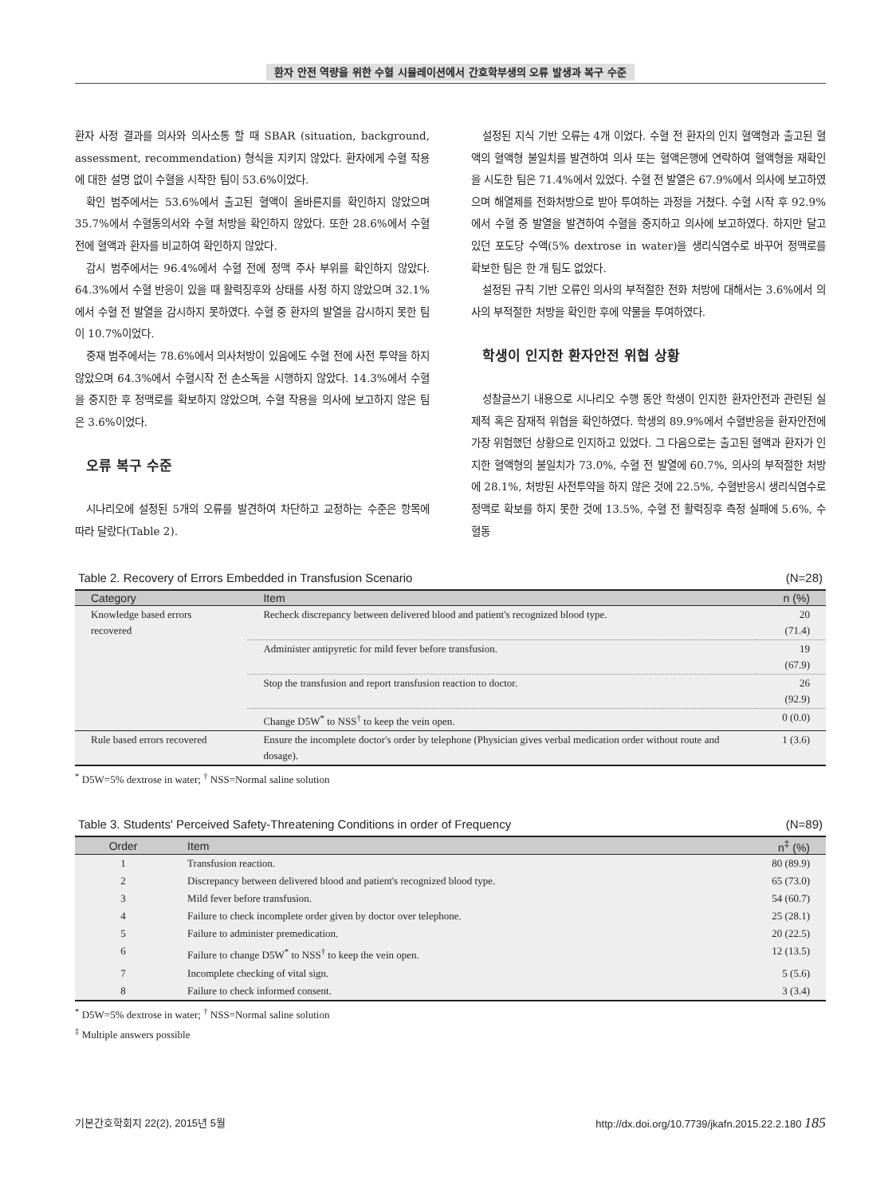환자 안전 역량을 위한 수혈 시뮬레이션에서 간호학부생의 오류 발생과 복구 수준
환자 사정 결과를 의사와 의사소통 할 때 SBAR (situation, background, assessment, recommendation) 형식을 지키지 않았다. 환자에게 수혈 작용에 대한 설명 없이 수혈을 시작한 팀이 53.6%이었다.
확인 범주에서는 53.6%에서 출고된 혈액이 올바른지를 확인하지 않았으며 35.7%에서 수혈동의서와 수혈 처방을 확인하지 않았다. 또한 28.6%에서 수혈 전에 혈액과 환자를 비교하여 확인하지 않았다.
감시 범주에서는 96.4%에서 수혈 전에 정맥 주사 부위를 확인하지 않았다. 64.3%에서 수혈 반응이 있을 때 활력징후와 상태를 사정 하지 않았으며 32.1%에서 수혈 전 발열을 감시하지 못하였다. 수혈 중 환자의 발열을 감시하지 못한 팀이 10.7%이었다.
중재 범주에서는 78.6%에서 의사처방이 있음에도 수혈 전에 사전 투약을 하지 않았으며 64.3%에서 수혈시작 전 손소독을 시행하지 않았다. 14.3%에서 수혈을 중지한 후 정맥로를 확보하지 않았으며, 수혈 작용을 의사에 보고하지 않은 팀은 3.6%이었다.
오류 복구 수준
시나리오에 설정된 5개의 오류를 발견하여 차단하고 교정하는 수준은 항목에 따라 달랐다(Table 2).
설정된 지식 기반 오류는 4개 이었다. 수혈 전 환자의 인지 혈액형과 출고된 혈액의 혈액형 불일치를 발견하여 의사 또는 혈액은행에 연락하여 혈액형을 재확인을 시도한 팀은 71.4%에서 있었다. 수혈 전 발열은 67.9%에서 의사에 보고하였으며 해열제를 전화처방으로 받아 투여하는 과정을 거쳤다. 수혈 시작 후 92.9%에서 수혈 중 발열을 발견하여 수혈을 중지하고 의사에 보고하였다. 하지만 달고 있던 포도당 수액(5% dextrose in water)을 생리식염수로 바꾸어 정맥로를 확보한 팀은 한 개 팀도 없었다.
설정된 규칙 기반 오류인 의사의 부적절한 전화 처방에 대해서는 3.6%에서 의사의 부적절한 처방을 확인한 후에 약물을 투여하였다.
학생이 인지한 환자안전 위협 상황
성찰글쓰기 내용으로 시나리오 수행 동안 학생이 인지한 환자안전과 관련된 실제적 혹은 잠재적 위협을 확인하였다. 학생의 89.9%에서 수혈반응을 환자안전에 가장 위험했던 상황으로 인지하고 있었다. 그 다음으로는 출고된 혈액과 환자가 인지한 혈액형의 불일치가 73.0%, 수혈 전 발열에 60.7%, 의사의 부적절한 처방에 28.1%, 처방된 사전투약을 하지 않은 것에 22.5%, 수혈반응시 생리식염수로 정맥로 확보를 하지 못한 것에 13.5%, 수혈 전 활력징후 측정 실패에 5.6%, 수혈동
Table 2. Recovery of Errors Embedded in Transfusion Scenario (N=28)
| Category | Item | n (%) |
| --- | --- | --- |
| Knowledge based errors recovered | Recheck discrepancy between delivered blood and patient's recognized blood type. | 20 (71.4) |
| | Administer antipyretic for mild fever before transfusion. | 19 (67.9) |
| | Stop the transfusion and report transfusion reaction to doctor. | 26 (92.9) |
| | Change D5W<sup>*</sup> to NSS<sup>†</sup> to keep the vein open. | 0 (0.0) |
| Rule based errors recovered | Ensure the incomplete doctor's order by telephone (Physician gives verbal medication order without route and dosage). | 1 (3.6) |
<sup>*</sup> D5W=5% dextrose in water; <sup>†</sup> NSS=Normal saline solution
Table 3. Students' Perceived Safety-Threatening Conditions in order of Frequency (N=89)
| Order | Item | n<sup>‡</sup> (%) |
| --- | --- | --- |
| 1 | Transfusion reaction. | 80 (89.9) |
| 2 | Discrepancy between delivered blood and patient's recognized blood type. | 65 (73.0) |
| 3 | Mild fever before transfusion. | 54 (60.7) |
| 4 | Failure to check incomplete order given by doctor over telephone. | 25 (28.1) |
| 5 | Failure to administer premedication. | 20 (22.5) |
| 6 | Failure to change D5W<sup>*</sup> to NSS<sup>†</sup> to keep the vein open. | 12 (13.5) |
| 7 | Incomplete checking of vital sign. | 5 (5.6) |
| 8 | Failure to check informed consent. | 3 (3.4) |
<sup>*</sup> D5W=5% dextrose in water; <sup>†</sup> NSS=Normal saline solution
<sup>‡</sup> Multiple answers possible
기본간호학회지 22(2), 2015년 5월 http://dx.doi.org/10.7739/jkafn.2015.22.2.180 185